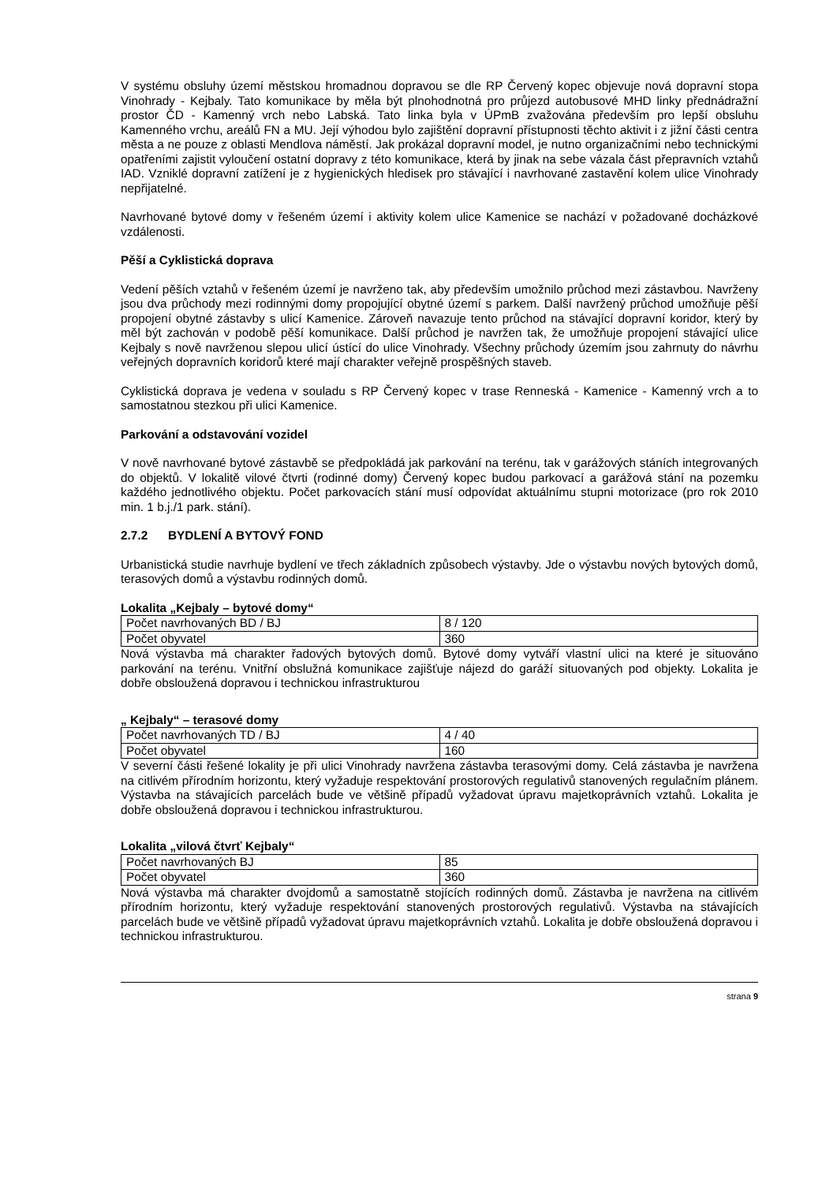V systému obsluhy území městskou hromadnou dopravou se dle RP Červený kopec objevuje nová dopravní stopa Vinohrady - Kejbaly. Tato komunikace by měla být plnohodnotná pro průjezd autobusové MHD linky přednádražní prostor ČD - Kamenný vrch nebo Labská. Tato linka byla v ÚPmB zvažována především pro lepší obsluhu Kamenného vrchu, areálů FN a MU. Její výhodou bylo zajištění dopravní přístupnosti těchto aktivit i z jižní části centra města a ne pouze z oblasti Mendlova náměstí. Jak prokázal dopravní model, je nutno organizačními nebo technickými opatřeními zajistit vyloučení ostatní dopravy z této komunikace, která by jinak na sebe vázala část přepravních vztahů IAD. Vzniklé dopravní zatížení je z hygienických hledisek pro stávající i navrhované zastavění kolem ulice Vinohrady nepřijatelné.
Navrhované bytové domy v řešeném území i aktivity kolem ulice Kamenice se nachází v požadované docházkové vzdálenosti.
Pěší a Cyklistická doprava
Vedení pěších vztahů v řešeném území je navrženo tak, aby především umožnilo průchod mezi zástavbou. Navrženy jsou dva průchody mezi rodinnými domy propojující obytné území s parkem. Další navržený průchod umožňuje pěší propojení obytné zástavby s ulicí Kamenice. Zároveň navazuje tento průchod na stávající dopravní koridor, který by měl být zachován v podobě pěší komunikace. Další průchod je navržen tak, že umožňuje propojení stávající ulice Kejbaly s nově navrženou slepou ulicí ústící do ulice Vinohrady. Všechny průchody územím jsou zahrnuty do návrhu veřejných dopravních koridorů které mají charakter veřejně prospěšných staveb.
Cyklistická doprava je vedena v souladu s RP Červený kopec v trase Renneská - Kamenice - Kamenný vrch a to samostatnou stezkou při ulici Kamenice.
Parkování a odstavování vozidel
V nově navrhované bytové zástavbě se předpokládá jak parkování na terénu, tak v garážových stáních integrovaných do objektů. V lokalitě vilové čtvrti (rodinné domy) Červený kopec budou parkovací a garážová stání na pozemku každého jednotlivého objektu. Počet parkovacích stání musí odpovídat aktuálnímu stupni motorizace (pro rok 2010 min. 1 b.j./1 park. stání).
2.7.2 BYDLENÍ A BYTOVÝ FOND
Urbanistická studie navrhuje bydlení ve třech základních způsobech výstavby. Jde o výstavbu nových bytových domů, terasových domů a výstavbu rodinných domů.
Lokalita „Kejbaly – bytové domy“
| Počet navrhovaných BD / BJ | 8 / 120 |
| Počet obyvatel | 360 |
Nová výstavba má charakter řadových bytových domů. Bytové domy vytváří vlastní ulici na které je situováno parkování na terénu. Vnitřní obslužná komunikace zajišťuje nájezd do garáží situovaných pod objekty. Lokalita je dobře obsloužená dopravou i technickou infrastrukturou
„ Kejbaly“ – terasové domy
| Počet navrhovaných TD / BJ | 4 / 40 |
| Počet obyvatel | 160 |
V severní části řešené lokality je při ulici Vinohrady navržena zástavba terasovými domy. Celá zástavba je navržena na citlivém přírodním horizontu, který vyžaduje respektování prostorových regulativů stanovených regulačním plánem. Výstavba na stávajících parcelách bude ve většině případů vyžadovat úpravu majetkoprávních vztahů. Lokalita je dobře obsloužená dopravou i technickou infrastrukturou.
Lokalita „vilová čtvrť Kejbaly“
| Počet navrhovaných BJ | 85 |
| Počet obyvatel | 360 |
Nová výstavba má charakter dvojdomů a samostatně stojících rodinných domů. Zástavba je navržena na citlivém přírodním horizontu, který vyžaduje respektování stanovených prostorových regulativů. Výstavba na stávajících parcelách bude ve většině případů vyžadovat úpravu majetkoprávních vztahů. Lokalita je dobře obsloužená dopravou i technickou infrastrukturou.
strana 9